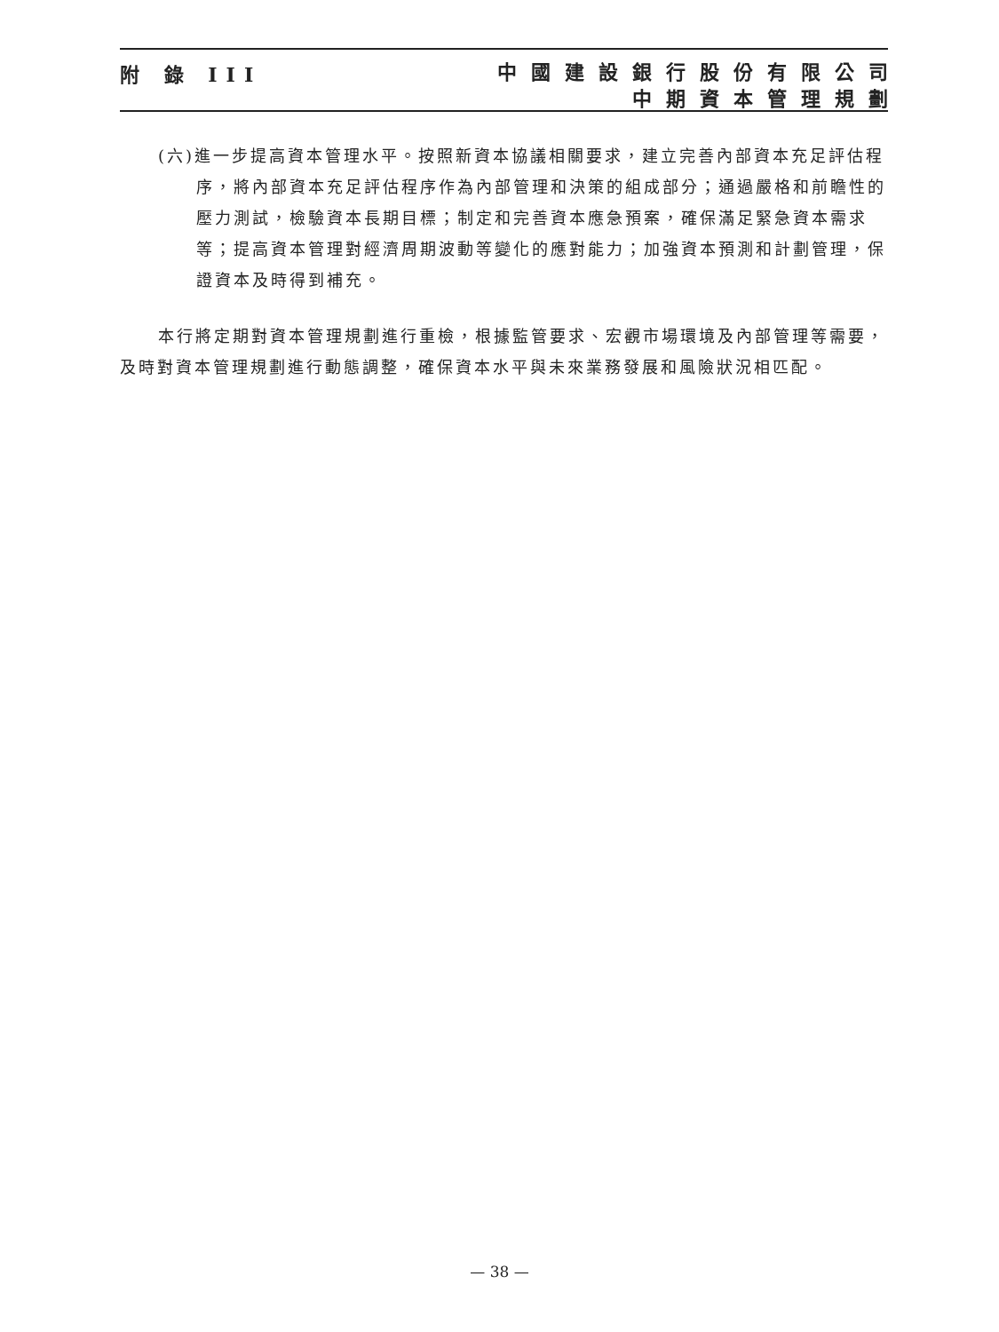附 錄 III
中國建設銀行股份有限公司
中期資本管理規劃
(六)進一步提高資本管理水平。按照新資本協議相關要求，建立完善內部資本充足評估程序，將內部資本充足評估程序作為內部管理和決策的組成部分；通過嚴格和前瞻性的壓力測試，檢驗資本長期目標；制定和完善資本應急預案，確保滿足緊急資本需求等；提高資本管理對經濟周期波動等變化的應對能力；加強資本預測和計劃管理，保證資本及時得到補充。
本行將定期對資本管理規劃進行重檢，根據監管要求、宏觀市場環境及內部管理等需要，及時對資本管理規劃進行動態調整，確保資本水平與未來業務發展和風險狀況相匹配。
— 38 —